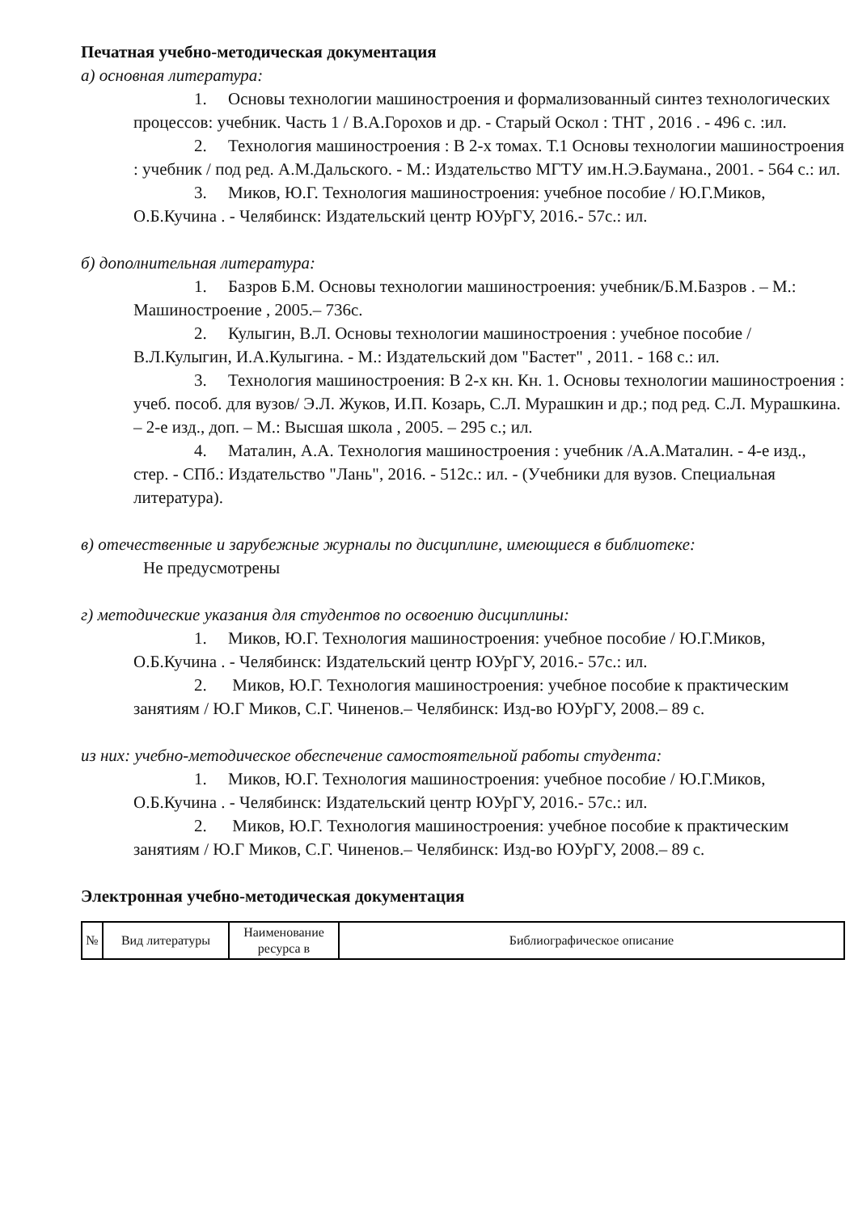Печатная учебно-методическая документация
а) основная литература:
1. Основы технологии машиностроения и формализованный синтез технологических процессов: учебник. Часть 1 / В.А.Горохов и др. - Старый Оскол : ТНТ , 2016 . - 496 с. :ил.
2. Технология машиностроения : В 2-х томах. Т.1 Основы технологии машиностроения : учебник / под ред. А.М.Дальского. - М.: Издательство МГТУ им.Н.Э.Баумана., 2001. - 564 с.: ил.
3. Миков, Ю.Г. Технология машиностроения: учебное пособие / Ю.Г.Миков, О.Б.Кучина . - Челябинск: Издательский центр ЮУрГУ, 2016.- 57с.: ил.
б) дополнительная литература:
1. Базров Б.М. Основы технологии машиностроения: учебник/Б.М.Базров . – М.: Машиностроение , 2005.– 736с.
2. Кулыгин, В.Л. Основы технологии машиностроения : учебное пособие /В.Л.Кулыгин, И.А.Кулыгина. - М.: Издательский дом "Бастет" , 2011. - 168 с.: ил.
3. Технология машиностроения: В 2-х кн. Кн. 1. Основы технологии машиностроения : учеб. пособ. для вузов/ Э.Л. Жуков, И.П. Козарь, С.Л. Мурашкин и др.; под ред. С.Л. Мурашкина. – 2-е изд., доп. – М.: Высшая школа , 2005. – 295 с.; ил.
4. Маталин, А.А. Технология машиностроения : учебник /А.А.Маталин. - 4-е изд., стер. - СПб.: Издательство "Лань", 2016. - 512с.: ил. - (Учебники для вузов. Специальная литература).
в) отечественные и зарубежные журналы по дисциплине, имеющиеся в библиотеке:
Не предусмотрены
г) методические указания для студентов по освоению дисциплины:
1. Миков, Ю.Г. Технология машиностроения: учебное пособие / Ю.Г.Миков, О.Б.Кучина . - Челябинск: Издательский центр ЮУрГУ, 2016.- 57с.: ил.
2. Миков, Ю.Г. Технология машиностроения: учебное пособие к практическим занятиям / Ю.Г Миков, С.Г. Чиненов.– Челябинск: Изд-во ЮУрГУ, 2008.– 89 с.
из них: учебно-методическое обеспечение самостоятельной работы студента:
1. Миков, Ю.Г. Технология машиностроения: учебное пособие / Ю.Г.Миков, О.Б.Кучина . - Челябинск: Издательский центр ЮУрГУ, 2016.- 57с.: ил.
2. Миков, Ю.Г. Технология машиностроения: учебное пособие к практическим занятиям / Ю.Г Миков, С.Г. Чиненов.– Челябинск: Изд-во ЮУрГУ, 2008.– 89 с.
Электронная учебно-методическая документация
| № | Вид литературы | Наименование ресурса в | Библиографическое описание |
| --- | --- | --- | --- |